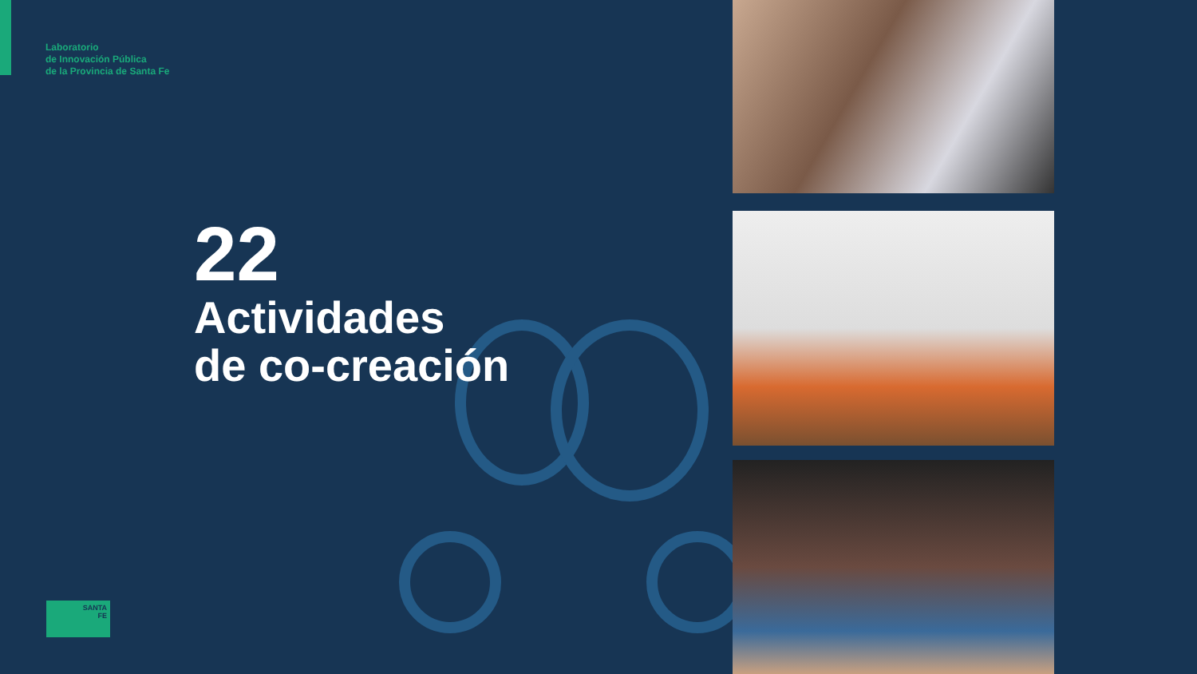Laboratorio
de Innovación Pública
de la Provincia de Santa Fe
22
Actividades
de co-creación
SANTA
FE